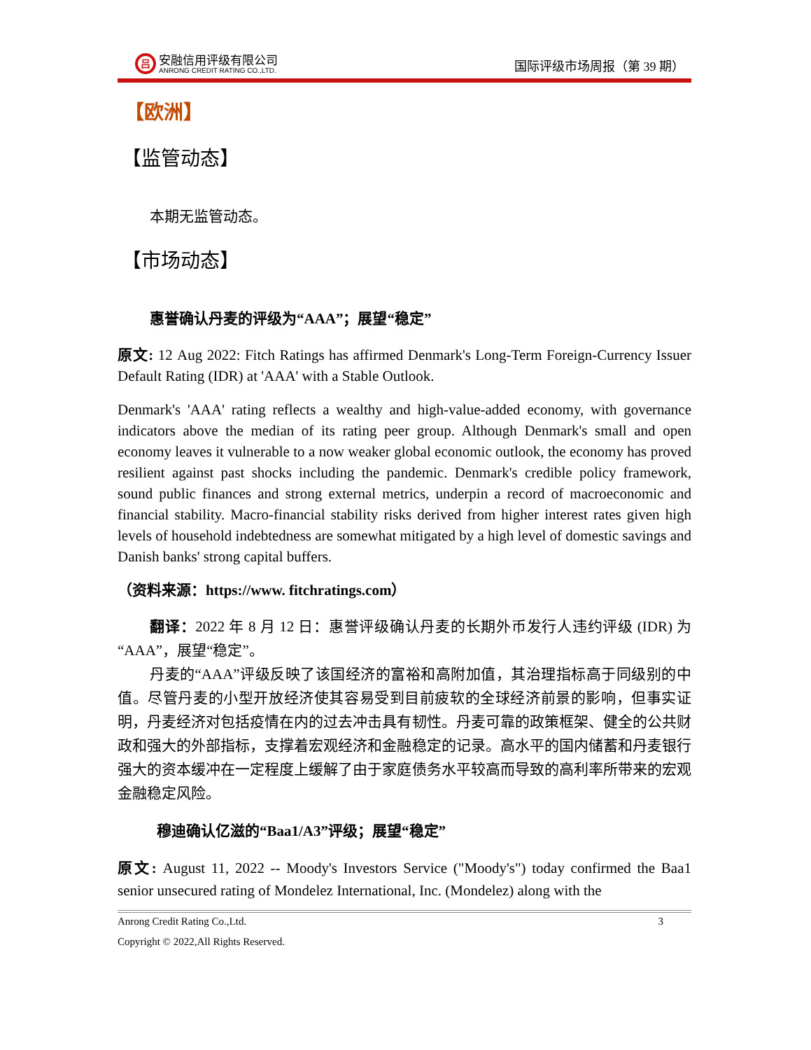吕
安融信用评级有限公司
ANRONG CREDIT RATING CO.,LTD.
国际评级市场周报（第 39 期）
【欧洲】
【监管动态】
本期无监管动态。
【市场动态】
惠誉确认丹麦的评级为“AAA”；展望“稳定”
原文: 12 Aug 2022: Fitch Ratings has affirmed Denmark's Long-Term Foreign-Currency Issuer Default Rating (IDR) at 'AAA' with a Stable Outlook.
Denmark's 'AAA' rating reflects a wealthy and high-value-added economy, with governance indicators above the median of its rating peer group. Although Denmark's small and open economy leaves it vulnerable to a now weaker global economic outlook, the economy has proved resilient against past shocks including the pandemic. Denmark's credible policy framework, sound public finances and strong external metrics, underpin a record of macroeconomic and financial stability. Macro-financial stability risks derived from higher interest rates given high levels of household indebtedness are somewhat mitigated by a high level of domestic savings and Danish banks' strong capital buffers.
（资料来源：https://www. fitchratings.com）
翻译：2022 年 8 月 12 日：惠誉评级确认丹麦的长期外币发行人违约评级 (IDR) 为“AAA”，展望“稳定”。
丹麦的“AAA”评级反映了该国经济的富裕和高附加值，其治理指标高于同级别的中值。尽管丹麦的小型开放经济使其容易受到目前疲软的全球经济前景的影响，但事实证明，丹麦经济对包括疫情在内的过去冲击具有韧性。丹麦可靠的政策框架、健全的公共财政和强大的外部指标，支撑着宏观经济和金融稳定的记录。高水平的国内储蓄和丹麦银行强大的资本缓冲在一定程度上缓解了由于家庭债务水平较高而导致的高利率所带来的宏观金融稳定风险。
穆迪确认亿滋的“Baa1/A3”评级；展望“稳定”
原文: August 11, 2022 -- Moody's Investors Service ("Moody's") today confirmed the Baa1 senior unsecured rating of Mondelez International, Inc. (Mondelez) along with the
Anrong Credit Rating Co.,Ltd. 3
Copyright © 2022,All Rights Reserved.